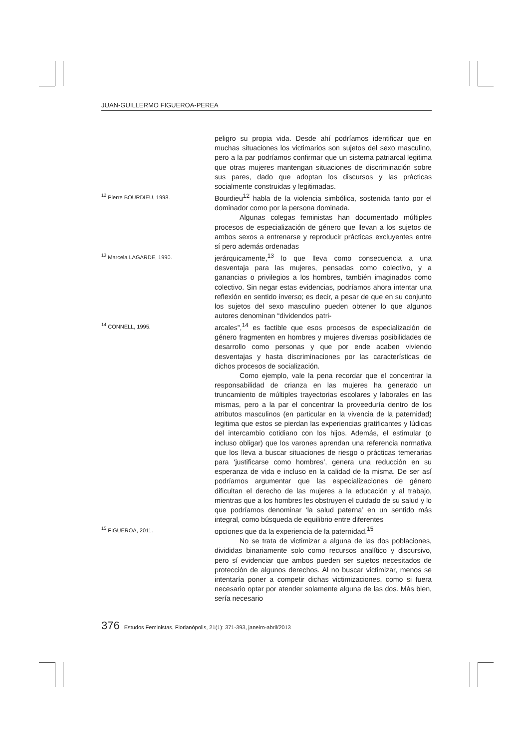JUAN-GUILLERMO FIGUEROA-PEREA
peligro su propia vida. Desde ahí podríamos identificar que en muchas situaciones los victimarios son sujetos del sexo masculino, pero a la par podríamos confirmar que un sistema patriarcal legitima que otras mujeres mantengan situaciones de discriminación sobre sus pares, dado que adoptan los discursos y las prácticas socialmente construidas y legitimadas.
<sup>12</sup> Pierre BOURDIEU, 1998.
Bourdieu<sup>12</sup> habla de la violencia simbólica, sostenida tanto por el dominador como por la persona dominada.
Algunas colegas feministas han documentado múltiples procesos de especialización de género que llevan a los sujetos de ambos sexos a entrenarse y reproducir prácticas excluyentes entre sí pero además ordenadas
<sup>13</sup> Marcela LAGARDE, 1990.
jerárquicamente,<sup>13</sup> lo que lleva como consecuencia a una desventaja para las mujeres, pensadas como colectivo, y a ganancias o privilegios a los hombres, también imaginados como colectivo. Sin negar estas evidencias, podríamos ahora intentar una reflexión en sentido inverso; es decir, a pesar de que en su conjunto los sujetos del sexo masculino pueden obtener lo que algunos autores denominan “dividendos patri-
<sup>14</sup> CONNELL, 1995.
arcales”,<sup>14</sup> es factible que esos procesos de especialización de género fragmenten en hombres y mujeres diversas posibilidades de desarrollo como personas y que por ende acaben viviendo desventajas y hasta discriminaciones por las características de dichos procesos de socialización.
Como ejemplo, vale la pena recordar que el concentrar la responsabilidad de crianza en las mujeres ha generado un truncamiento de múltiples trayectorias escolares y laborales en las mismas, pero a la par el concentrar la proveeduría dentro de los atributos masculinos (en particular en la vivencia de la paternidad) legitima que estos se pierdan las experiencias gratificantes y lúdicas del intercambio cotidiano con los hijos. Además, el estimular (o incluso obligar) que los varones aprendan una referencia normativa que los lleva a buscar situaciones de riesgo o prácticas temerarias para ‘justificarse como hombres’, genera una reducción en su esperanza de vida e incluso en la calidad de la misma. De ser así podríamos argumentar que las especializaciones de género dificultan el derecho de las mujeres a la educación y al trabajo, mientras que a los hombres les obstruyen el cuidado de su salud y lo que podríamos denominar ‘la salud paterna’ en un sentido más integral, como búsqueda de equilibrio entre diferentes
<sup>15</sup> FIGUEROA, 2011.
opciones que da la experiencia de la paternidad.<sup>15</sup>
No se trata de victimizar a alguna de las dos poblaciones, divididas binariamente solo como recursos analítico y discursivo, pero sí evidenciar que ambos pueden ser sujetos necesitados de protección de algunos derechos. Al no buscar victimizar, menos se intentaría poner a competir dichas victimizaciones, como si fuera necesario optar por atender solamente alguna de las dos. Más bien, sería necesario
376 Estudos Feministas, Florianópolis, 21(1): 371-393, janeiro-abril/2013